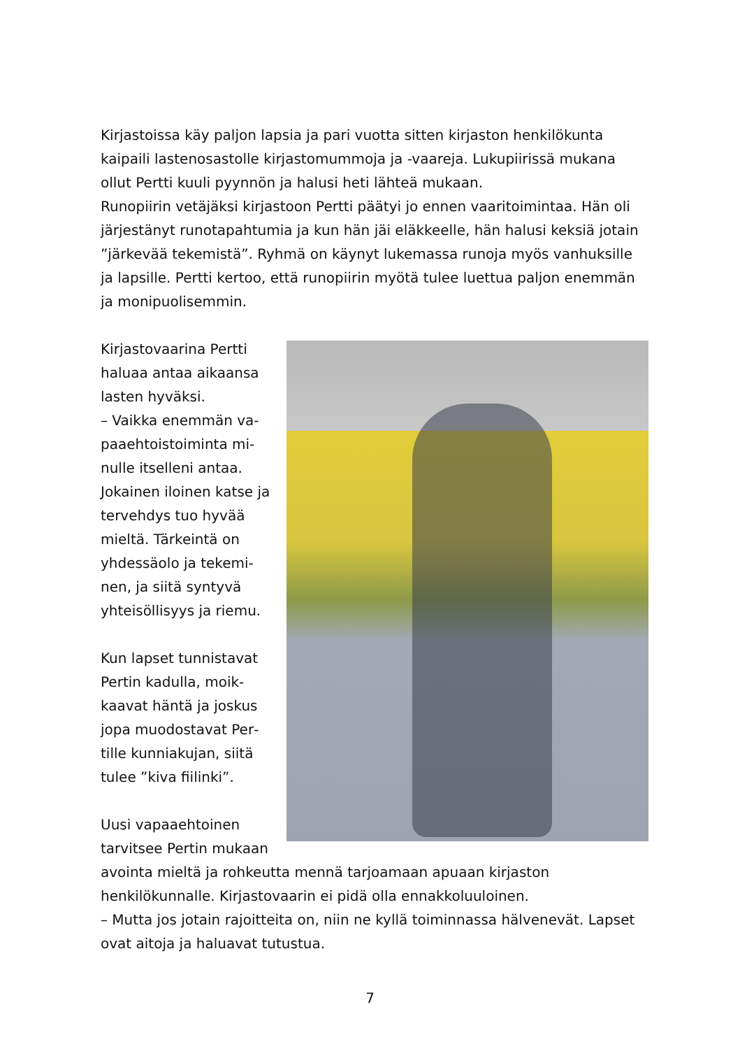Kirjastoissa käy paljon lapsia ja pari vuotta sitten kirjaston henkilökunta kaipaili lastenosastolle kirjastomummoja ja -vaareja. Lukupiirissä mukana ollut Pertti kuuli pyynnön ja halusi heti lähteä mukaan.
Runopiirin vetäjäksi kirjastoon Pertti päätyi jo ennen vaaritoimintaa. Hän oli järjestänyt runotapahtumia ja kun hän jäi eläkkeelle, hän halusi keksiä jotain ”järkevää tekemistä”. Ryhmä on käynyt lukemassa runoja myös vanhuksille ja lapsille. Pertti kertoo, että runopiirin myötä tulee luettua paljon enemmän ja monipuolisemmin.
Kirjastovaarina Pertti haluaa antaa aikaansa lasten hyväksi.
– Vaikka enemmän va­paaehtoistoiminta mi­nulle itselleni antaa. Jokainen iloinen katse ja tervehdys tuo hyvää mieltä. Tärkeintä on yhdessäolo ja tekemi­nen, ja siitä syntyvä yhteisöllisyys ja riemu.
Kun lapset tunnistavat Pertin kadulla, moik­kaavat häntä ja joskus jopa muodostavat Per­tille kunniakujan, siitä tulee ”kiva fiilinki”.
Uusi vapaaehtoinen tarvitsee Pertin mu­kaan avointa mieltä ja rohkeutta mennä tarjoamaan apuaan kirjaston henkilökunnalle. Kirjastovaarin ei pidä olla ennakkoluuloinen.
– Mutta jos jotain rajoitteita on, niin ne kyllä toiminnassa hälvenevät. Lapset ovat aitoja ja haluavat tutustua.
7